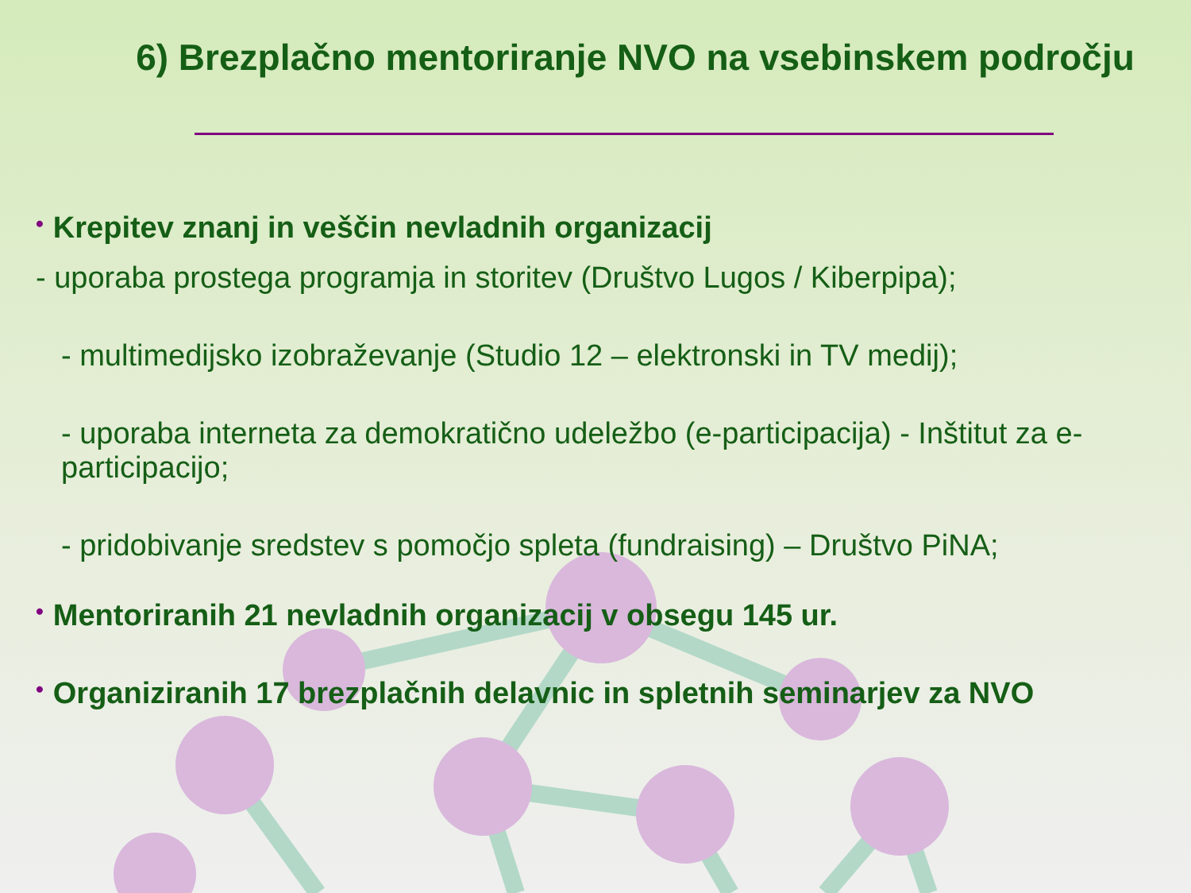6) Brezplačno mentoriranje NVO na vsebinskem področju
• Krepitev znanj in veščin nevladnih organizacij
- uporaba prostega programja in storitev (Društvo Lugos / Kiberpipa);
- multimedijsko izobraževanje (Studio 12 – elektronski in TV medij);
- uporaba interneta za demokratično udeležbo (e-participacija) - Inštitut za e-participacijo;
- pridobivanje sredstev s pomočjo spleta (fundraising) – Društvo PiNA;
• Mentoriranih 21 nevladnih organizacij v obsegu 145 ur.
• Organiziranih 17 brezplačnih delavnic in spletnih seminarjev za NVO